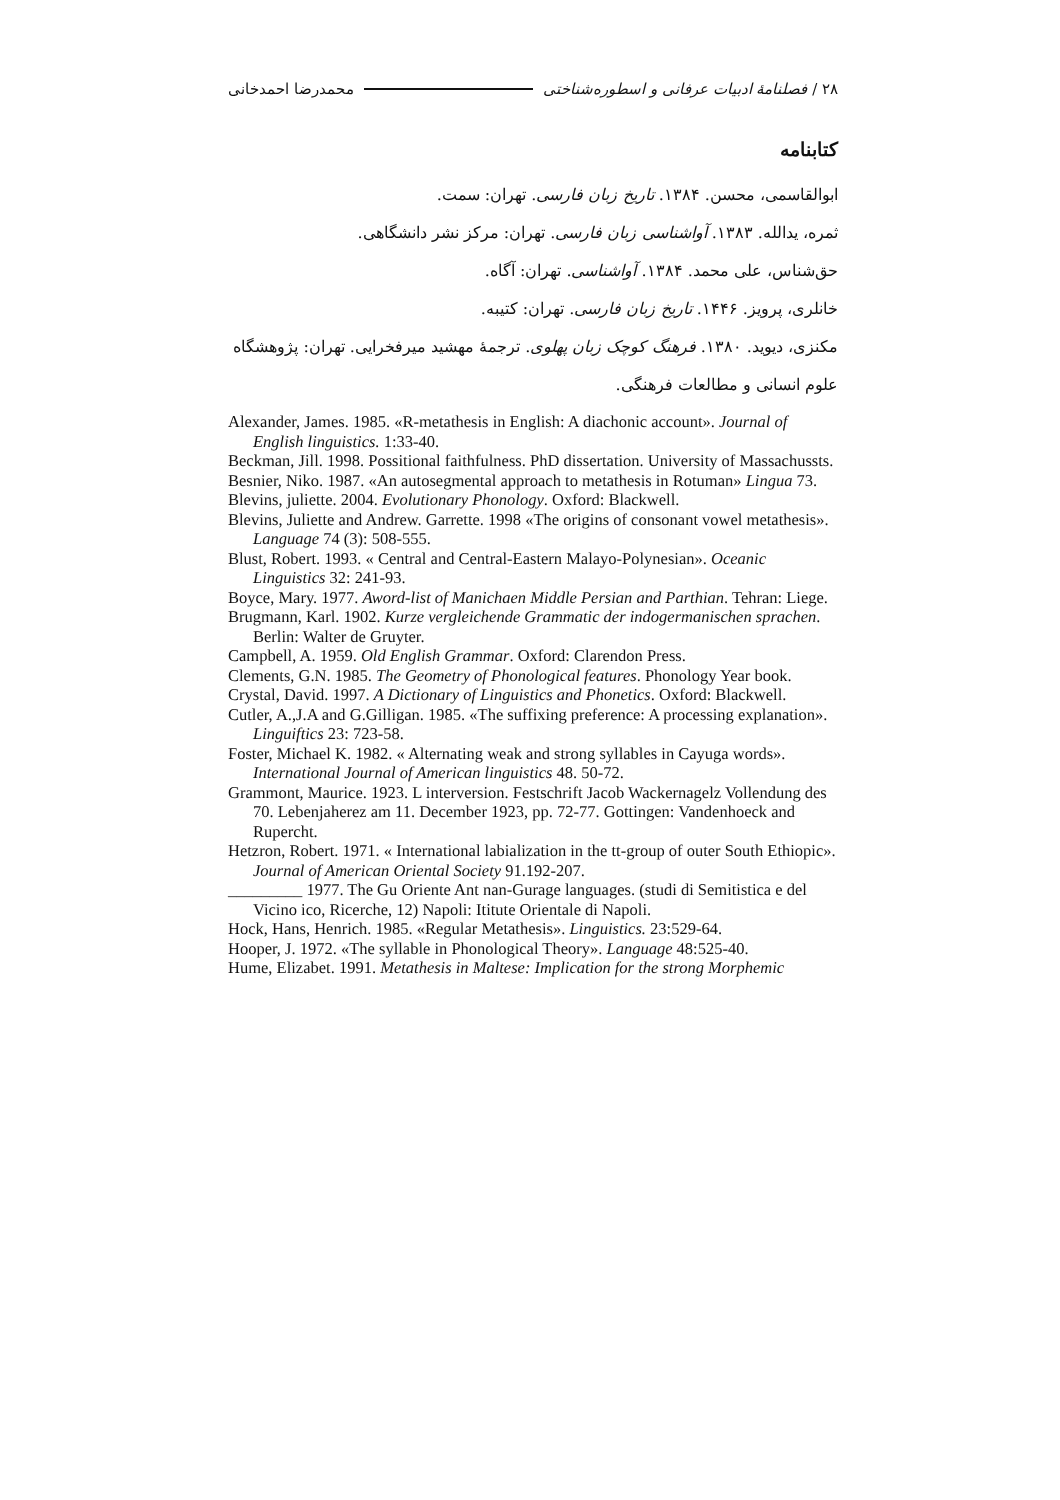۲۸ / فصلنامهٔ ادبیات عرفانی و اسطوره‌شناختی محمدرضا احمدخانی
کتابنامه
ابوالقاسمی، محسن. ۱۳۸۴. تاریخ زبان فارسی. تهران: سمت.
ثمره، یدالله. ۱۳۸۳. آواشناسی زبان فارسی. تهران: مرکز نشر دانشگاهی.
حق‌شناس، علی محمد. ۱۳۸۴. آواشناسی. تهران: آگاه.
خانلری، پرویز. ۱۴۴۶. تاریخ زبان فارسی. تهران: کتیبه.
مکنزی، دیوید. ۱۳۸۰. فرهنگ کوچک زبان پهلوی. ترجمهٔ مهشید میرفخرایی. تهران: پژوهشگاه علوم انسانی و مطالعات فرهنگی.
Alexander, James. 1985. «R-metathesis in English: A diachonic account». Journal of English linguistics. 1:33-40.
Beckman, Jill. 1998. Possitional faithfulness. PhD dissertation. University of Massachussts.
Besnier, Niko. 1987. «An autosegmental approach to metathesis in Rotuman» Lingua 73.
Blevins, juliette. 2004. Evolutionary Phonology. Oxford: Blackwell.
Blevins, Juliette and Andrew. Garrette. 1998 «The origins of consonant vowel metathesis». Language 74 (3): 508-555.
Blust, Robert. 1993. « Central and Central-Eastern Malayo-Polynesian». Oceanic Linguistics 32: 241-93.
Boyce, Mary. 1977. Aword-list of Manichaen Middle Persian and Parthian. Tehran: Liege.
Brugmann, Karl. 1902. Kurze vergleichende Grammatic der indogermanischen sprachen. Berlin: Walter de Gruyter.
Campbell, A. 1959. Old English Grammar. Oxford: Clarendon Press.
Clements, G.N. 1985. The Geometry of Phonological features. Phonology Year book.
Crystal, David. 1997. A Dictionary of Linguistics and Phonetics. Oxford: Blackwell.
Cutler, A.,J.A and G.Gilligan. 1985. «The suffixing preference: A processing explanation». Linguiftics 23: 723-58.
Foster, Michael K. 1982. « Alternating weak and strong syllables in Cayuga words». International Journal of American linguistics 48. 50-72.
Grammont, Maurice. 1923. L interversion. Festschrift Jacob Wackernagelz Vollendung des 70. Lebenjaherez am 11. December 1923, pp. 72-77. Gottingen: Vandenhoeck and Rupercht.
Hetzron, Robert. 1971. « International labialization in the tt-group of outer South Ethiopic». Journal of American Oriental Society 91.192-207.
_________ 1977. The Gu Oriente Ant nan-Gurage languages. (studi di Semitistica e del Vicino ico, Ricerche, 12) Napoli: Ititute Orientale di Napoli.
Hock, Hans, Henrich. 1985. «Regular Metathesis». Linguistics. 23:529-64.
Hooper, J. 1972. «The syllable in Phonological Theory». Language 48:525-40.
Hume, Elizabet. 1991. Metathesis in Maltese: Implication for the strong Morphemic